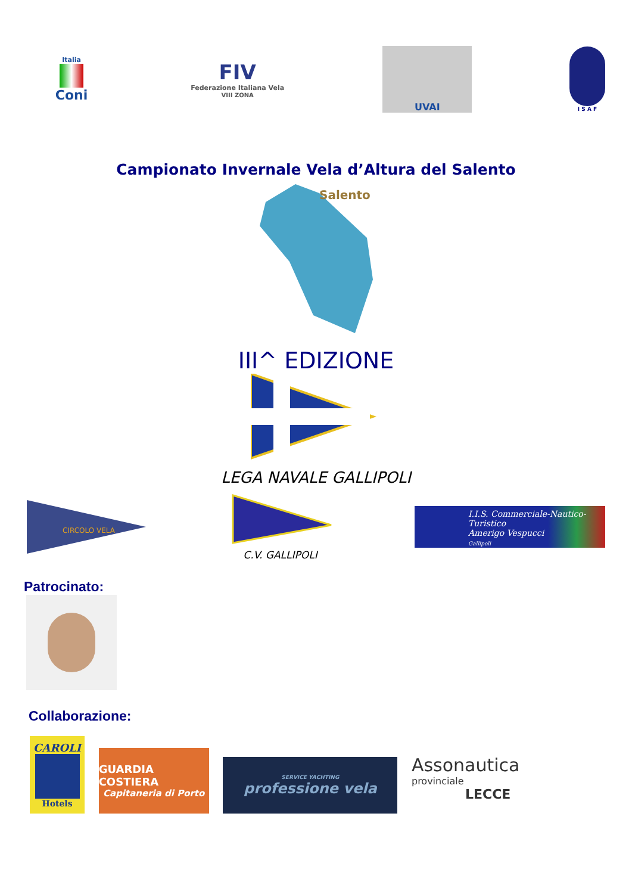Italia
Coni
FIV
Federazione Italiana Vela
VIII ZONA
UVAI
I S A F
Campionato Invernale Vela d’Altura del Salento
Salento
III^ EDIZIONE
LEGA NAVALE GALLIPOLI
CIRCOLO VELA
C.V. GALLIPOLI
I.I.S. Commerciale-Nautico-Turistico
Amerigo Vespucci
Gallipoli
Patrocinato:
Collaborazione:
CAROLI
Hotels
GUARDIA COSTIERA
Capitaneria di Porto
SERVICE YACHTING
professione vela
Assonautica
provinciale
LECCE